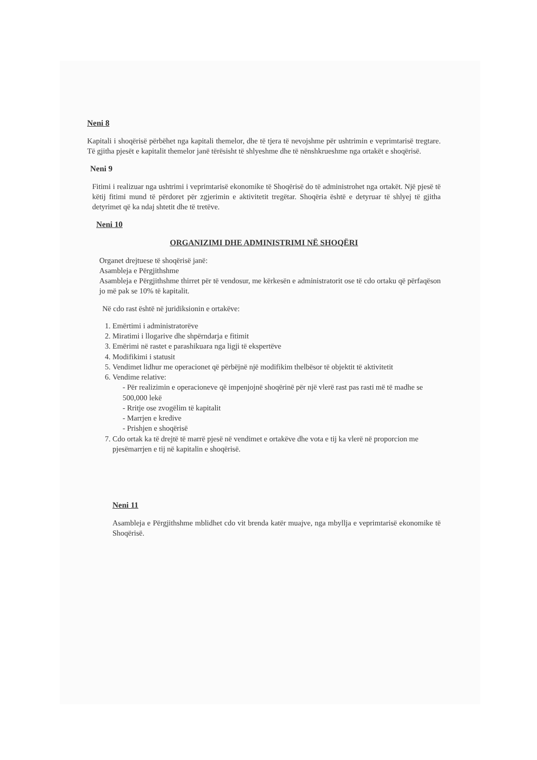Neni 8
Kapitali i shoqërisë përbëhet nga kapitali themelor, dhe të tjera të nevojshme për ushtrimin e veprimtarisë tregtare. Të gjitha pjesët e kapitalit themelor janë tërësisht të shlyeshme dhe të nënshkrueshme nga ortakët e shoqërisë.
Neni 9
Fitimi i realizuar nga ushtrimi i veprimtarisë ekonomike të Shoqërisë do të administrohet nga ortakët. Një pjesë të këtij fitimi mund të përdoret për zgjerimin e aktivitetit tregëtar. Shoqëria është e detyruar të shlyej të gjitha detyrimet që ka ndaj shtetit dhe të tretëve.
Neni 10
ORGANIZIMI DHE ADMINISTRIMI NË SHOQËRI
Organet drejtuese të shoqërisë janë:
Asambleja e Përgjithshme
Asambleja e Përgjithshme thirret për të vendosur, me kërkesën e administratorit ose të cdo ortaku që përfaqëson jo më pak se 10% të kapitalit.
Në cdo rast është në juridiksionin e ortakëve:
1. Emërtimi i administratorëve
2. Miratimi i llogarive dhe shpërndarja e fitimit
3. Emërimi në rastet e parashikuara nga ligji të ekspertëve
4. Modifikimi i statusit
5. Vendimet lidhur me operacionet që përbëjnë një modifikim thelbësor të objektit të aktivitetit
6. Vendime relative:
- Për realizimin e operacioneve që impenjojnë shoqërinë për një vlerë rast pas rasti më të madhe se 500,000 lekë
- Rritje ose zvogëlim të kapitalit
- Marrjen e kredive
- Prishjen e shoqërisë
7. Cdo ortak ka të drejtë të marrë pjesë në vendimet e ortakëve dhe vota e tij ka vlerë në proporcion me pjesëmarrjen e tij në kapitalin e shoqërisë.
Neni 11
Asambleja e Përgjithshme mblidhet cdo vit brenda katër muajve, nga mbyllja e veprimtarisë ekonomike të Shoqërisë.